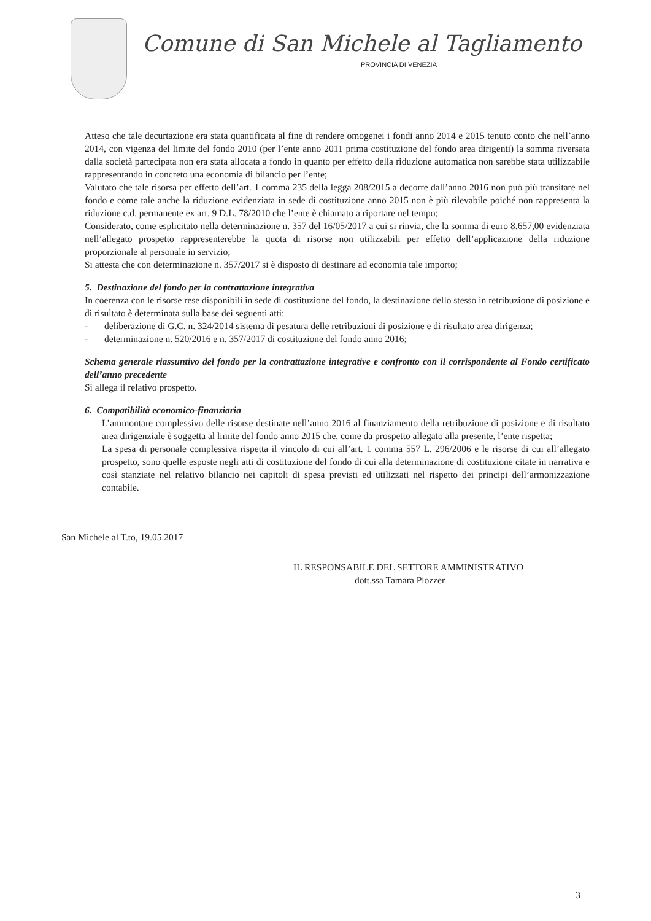Comune di San Michele al Tagliamento
PROVINCIA DI VENEZIA
Atteso che tale decurtazione era stata quantificata al fine di rendere omogenei i fondi anno 2014 e 2015 tenuto conto che nell’anno 2014, con vigenza del limite del fondo 2010 (per l’ente anno 2011 prima costituzione del fondo area dirigenti) la somma riversata dalla società partecipata non era stata allocata a fondo in quanto per effetto della riduzione automatica non sarebbe stata utilizzabile rappresentando in concreto una economia di bilancio per l’ente;
Valutato che tale risorsa per effetto dell’art. 1 comma 235 della legga 208/2015 a decorre dall’anno 2016 non può più transitare nel fondo e come tale anche la riduzione evidenziata in sede di costituzione anno 2015 non è più rilevabile poiché non rappresenta la riduzione c.d. permanente ex art. 9 D.L. 78/2010 che l’ente è chiamato a riportare nel tempo;
Considerato, come esplicitato nella determinazione n. 357 del 16/05/2017 a cui si rinvia, che la somma di euro 8.657,00 evidenziata nell’allegato prospetto rappresenterebbe la quota di risorse non utilizzabili per effetto dell’applicazione della riduzione proporzionale al personale in servizio;
Si attesta che con determinazione n. 357/2017 si è disposto di destinare ad economia tale importo;
5. Destinazione del fondo per la contrattazione integrativa
In coerenza con le risorse rese disponibili in sede di costituzione del fondo, la destinazione dello stesso in retribuzione di posizione e di risultato è determinata sulla base dei seguenti atti:
- deliberazione di G.C. n. 324/2014 sistema di pesatura delle retribuzioni di posizione e di risultato area dirigenza;
- determinazione n. 520/2016 e n. 357/2017 di costituzione del fondo anno 2016;
Schema generale riassuntivo del fondo per la contrattazione integrative e confronto con il corrispondente al Fondo certificato dell’anno precedente
Si allega il relativo prospetto.
6. Compatibilità economico-finanziaria
L’ammontare complessivo delle risorse destinate nell’anno 2016 al finanziamento della retribuzione di posizione e di risultato area dirigenziale è soggetta al limite del fondo anno 2015 che, come da prospetto allegato alla presente, l’ente rispetta;
La spesa di personale complessiva rispetta il vincolo di cui all’art. 1 comma 557 L. 296/2006 e le risorse di cui all’allegato prospetto, sono quelle esposte negli atti di costituzione del fondo di cui alla determinazione di costituzione citate in narrativa e così stanziate nel relativo bilancio nei capitoli di spesa previsti ed utilizzati nel rispetto dei principi dell’armonizzazione contabile.
San Michele al T.to, 19.05.2017
IL RESPONSABILE DEL SETTORE AMMINISTRATIVO
dott.ssa Tamara Plozzer
3